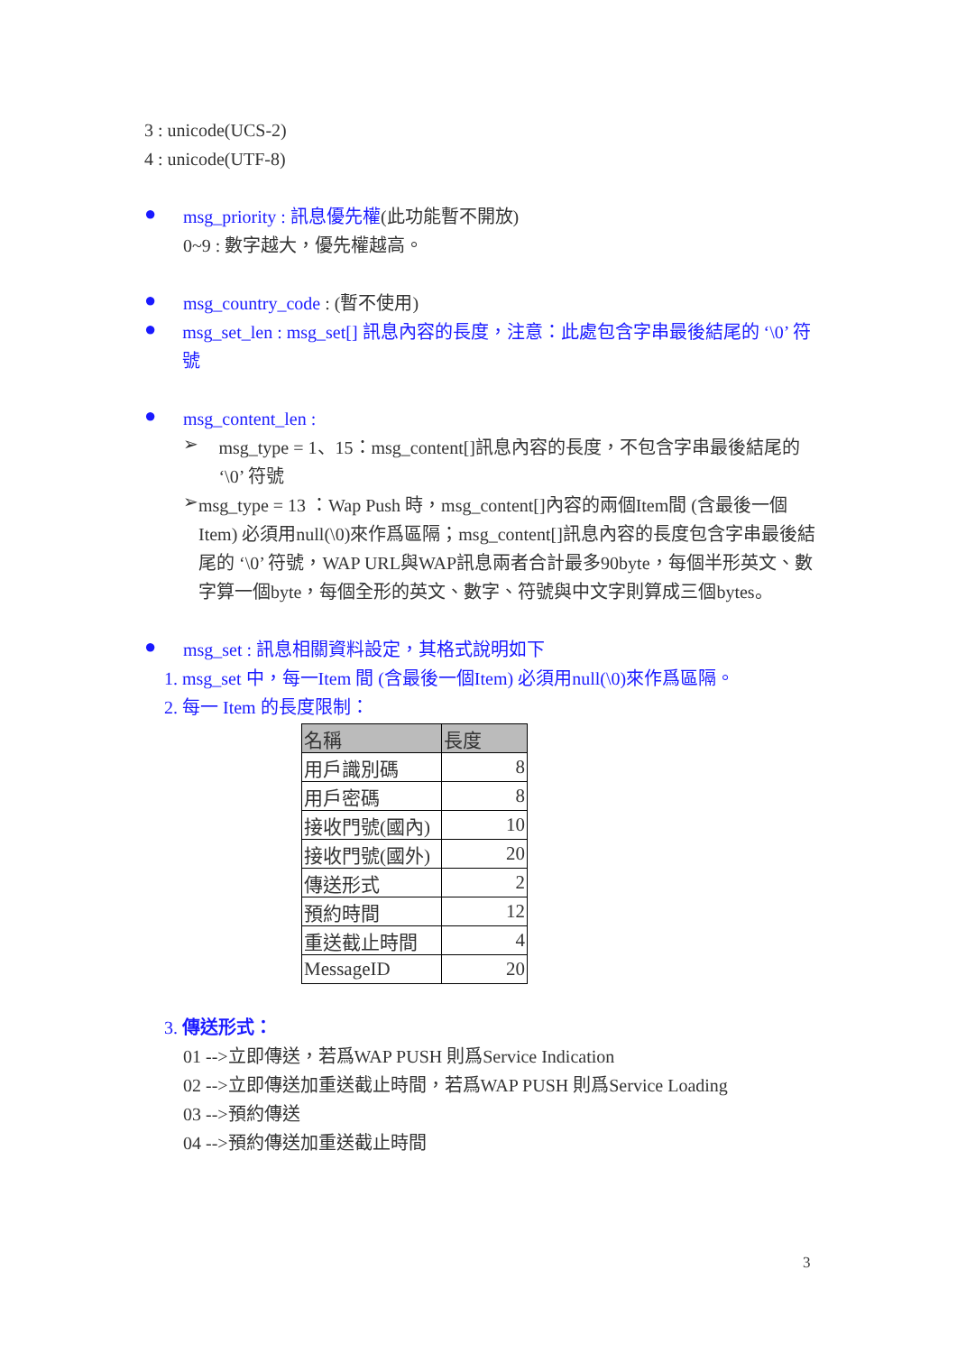3 : unicode(UCS-2)
4 : unicode(UTF-8)
●
msg_priority : 訊息優先權(此功能暫不開放)
0~9 : 數字越大，優先權越高。
●
msg_country_code : (暫不使用)
●
msg_set_len : msg_set[] 訊息內容的長度，注意：此處包含字串最後結尾的 ‘\0’ 符號
●
msg_content_len :
➢
msg_type = 1、15：msg_content[]訊息內容的長度，不包含字串最後結尾的 ‘\0’ 符號
➢
msg_type = 13 ：Wap Push 時，msg_content[]內容的兩個Item間 (含最後一個Item) 必須用null(\0)來作爲區隔；msg_content[]訊息內容的長度包含字串最後結尾的 ‘\0’ 符號，WAP URL與WAP訊息兩者合計最多90byte，每個半形英文、數字算一個byte，每個全形的英文、數字、符號與中文字則算成三個bytes。
●
msg_set : 訊息相關資料設定，其格式說明如下
1. msg_set 中，每一Item 間 (含最後一個Item) 必須用null(\0)來作爲區隔。
2. 每一 Item 的長度限制：
| 名稱 | 長度 |
| --- | --- |
| 用戶識別碼 | 8 |
| 用戶密碼 | 8 |
| 接收門號(國內) | 10 |
| 接收門號(國外) | 20 |
| 傳送形式 | 2 |
| 預約時間 | 12 |
| 重送截止時間 | 4 |
| MessageID | 20 |
3. 傳送形式：
01 -->立即傳送，若爲WAP PUSH 則爲Service Indication
02 -->立即傳送加重送截止時間，若爲WAP PUSH 則爲Service Loading
03 -->預約傳送
04 -->預約傳送加重送截止時間
3